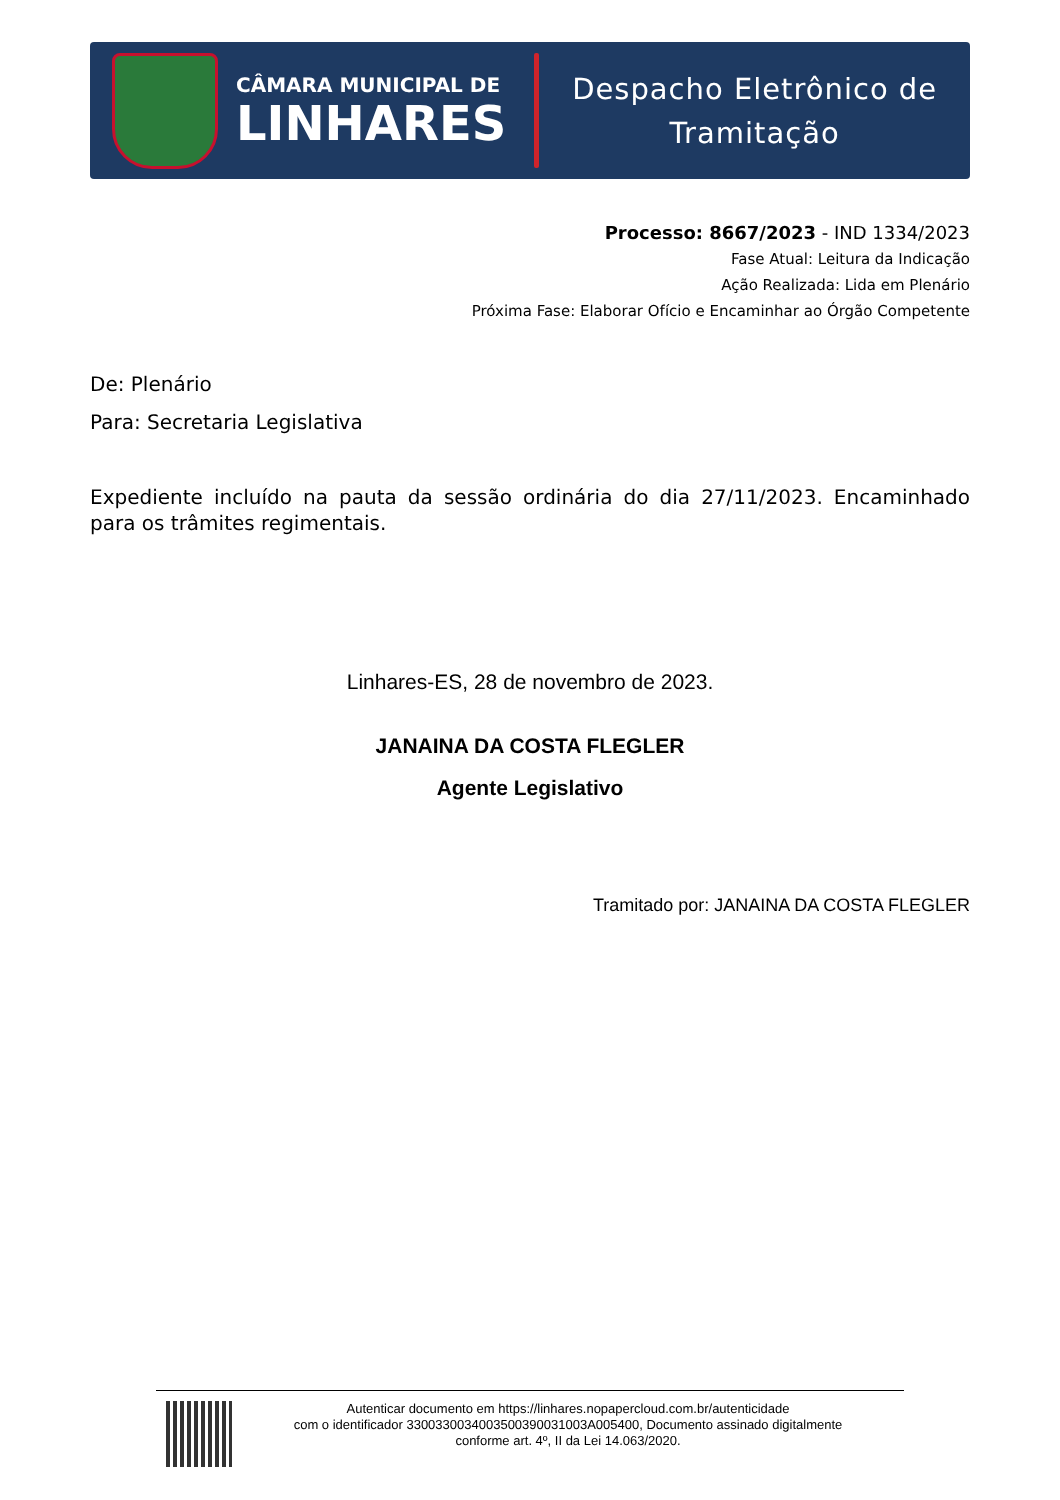CÂMARA MUNICIPAL DE
LINHARES
Despacho Eletrônico de
Tramitação
Processo: 8667/2023 - IND 1334/2023
Fase Atual: Leitura da Indicação
Ação Realizada: Lida em Plenário
Próxima Fase: Elaborar Ofício e Encaminhar ao Órgão Competente
De: Plenário
Para: Secretaria Legislativa
Expediente incluído na pauta da sessão ordinária do dia 27/11/2023. Encaminhado para os trâmites regimentais.
Linhares-ES, 28 de novembro de 2023.
JANAINA DA COSTA FLEGLER
Agente Legislativo
Tramitado por: JANAINA DA COSTA FLEGLER
Autenticar documento em https://linhares.nopapercloud.com.br/autenticidade
com o identificador 3300330034003500390031003A005400, Documento assinado digitalmente
conforme art. 4º, II da Lei 14.063/2020.